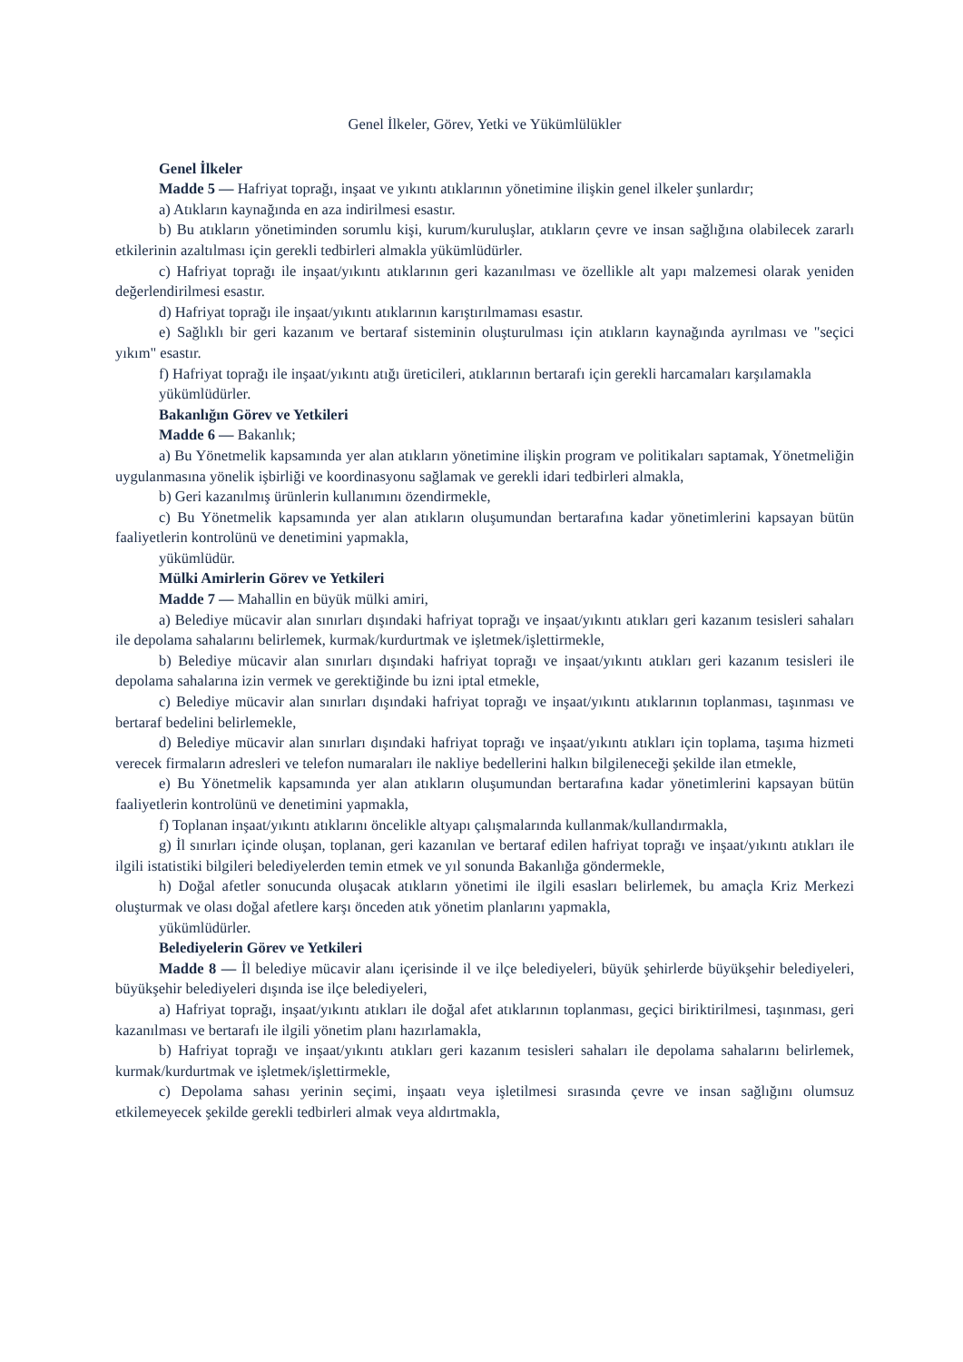Genel İlkeler, Görev, Yetki ve Yükümlülükler
Genel İlkeler
Madde 5 — Hafriyat toprağı, inşaat ve yıkıntı atıklarının yönetimine ilişkin genel ilkeler şunlardır;
a) Atıkların kaynağında en aza indirilmesi esastır.
b) Bu atıkların yönetiminden sorumlu kişi, kurum/kuruluşlar, atıkların çevre ve insan sağlığına olabilecek zararlı etkilerinin azaltılması için gerekli tedbirleri almakla yükümlüdürler.
c) Hafriyat toprağı ile inşaat/yıkıntı atıklarının geri kazanılması ve özellikle alt yapı malzemesi olarak yeniden değerlendirilmesi esastır.
d) Hafriyat toprağı ile inşaat/yıkıntı atıklarının karıştırılmaması esastır.
e) Sağlıklı bir geri kazanım ve bertaraf sisteminin oluşturulması için atıkların kaynağında ayrılması ve "seçici yıkım" esastır.
f) Hafriyat toprağı ile inşaat/yıkıntı atığı üreticileri, atıklarının bertarafı için gerekli harcamaları karşılamakla
yükümlüdürler.
Bakanlığın Görev ve Yetkileri
Madde 6 — Bakanlık;
a) Bu Yönetmelik kapsamında yer alan atıkların yönetimine ilişkin program ve politikaları saptamak, Yönetmeliğin uygulanmasına yönelik işbirliği ve koordinasyonu sağlamak ve gerekli idari tedbirleri almakla,
b) Geri kazanılmış ürünlerin kullanımını özendirmekle,
c) Bu Yönetmelik kapsamında yer alan atıkların oluşumundan bertarafına kadar yönetimlerini kapsayan bütün faaliyetlerin kontrolünü ve denetimini yapmakla,
yükümlüdür.
Mülki Amirlerin Görev ve Yetkileri
Madde 7 — Mahallin en büyük mülki amiri,
a) Belediye mücavir alan sınırları dışındaki hafriyat toprağı ve inşaat/yıkıntı atıkları geri kazanım tesisleri sahaları ile depolama sahalarını belirlemek, kurmak/kurdurtmak ve işletmek/işlettirmekle,
b) Belediye mücavir alan sınırları dışındaki hafriyat toprağı ve inşaat/yıkıntı atıkları geri kazanım tesisleri ile depolama sahalarına izin vermek ve gerektiğinde bu izni iptal etmekle,
c) Belediye mücavir alan sınırları dışındaki hafriyat toprağı ve inşaat/yıkıntı atıklarının toplanması, taşınması ve bertaraf bedelini belirlemekle,
d) Belediye mücavir alan sınırları dışındaki hafriyat toprağı ve inşaat/yıkıntı atıkları için toplama, taşıma hizmeti verecek firmaların adresleri ve telefon numaraları ile nakliye bedellerini halkın bilgileneceği şekilde ilan etmekle,
e) Bu Yönetmelik kapsamında yer alan atıkların oluşumundan bertarafına kadar yönetimlerini kapsayan bütün faaliyetlerin kontrolünü ve denetimini yapmakla,
f) Toplanan inşaat/yıkıntı atıklarını öncelikle altyapı çalışmalarında kullanmak/kullandırmakla,
g) İl sınırları içinde oluşan, toplanan, geri kazanılan ve bertaraf edilen hafriyat toprağı ve inşaat/yıkıntı atıkları ile ilgili istatistiki bilgileri belediyelerden temin etmek ve yıl sonunda Bakanlığa göndermekle,
h) Doğal afetler sonucunda oluşacak atıkların yönetimi ile ilgili esasları belirlemek, bu amaçla Kriz Merkezi oluşturmak ve olası doğal afetlere karşı önceden atık yönetim planlarını yapmakla,
yükümlüdürler.
Belediyelerin Görev ve Yetkileri
Madde 8 — İl belediye mücavir alanı içerisinde il ve ilçe belediyeleri, büyük şehirlerde büyükşehir belediyeleri, büyükşehir belediyeleri dışında ise ilçe belediyeleri,
a) Hafriyat toprağı, inşaat/yıkıntı atıkları ile doğal afet atıklarının toplanması, geçici biriktirilmesi, taşınması, geri kazanılması ve bertarafı ile ilgili yönetim planı hazırlamakla,
b) Hafriyat toprağı ve inşaat/yıkıntı atıkları geri kazanım tesisleri sahaları ile depolama sahalarını belirlemek, kurmak/kurdurtmak ve işletmek/işlettirmekle,
c) Depolama sahası yerinin seçimi, inşaatı veya işletilmesi sırasında çevre ve insan sağlığını olumsuz etkilemeyecek şekilde gerekli tedbirleri almak veya aldırtmakla,